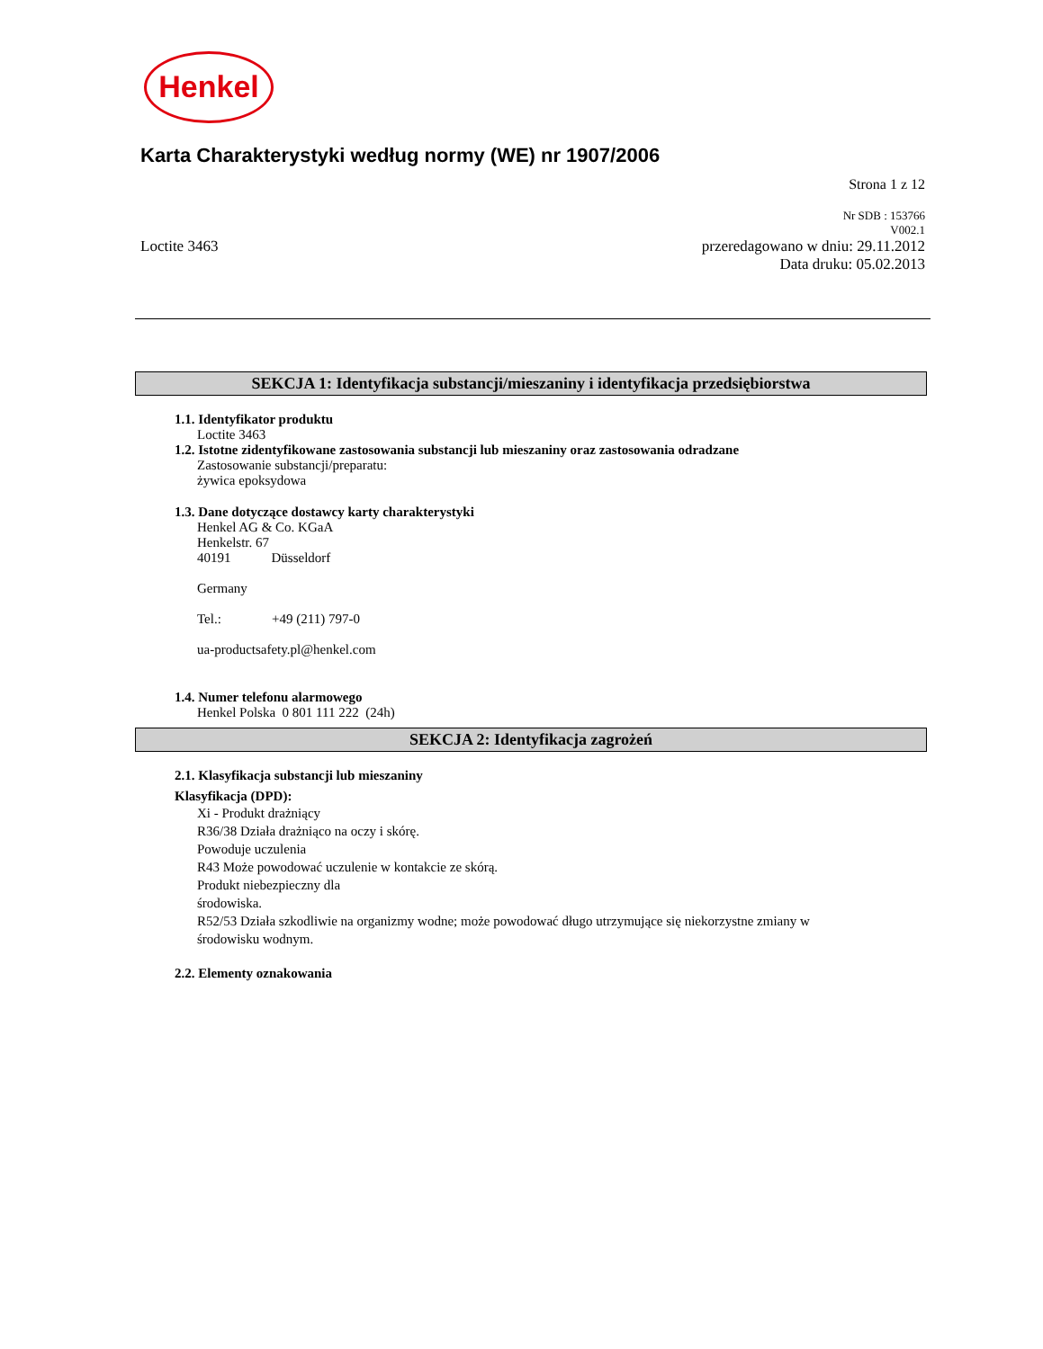Henkel
Karta Charakterystyki według normy (WE) nr 1907/2006
Strona 1 z 12
Nr SDB : 153766
V002.1
Loctite 3463 przeredagowano w dniu: 29.11.2012
Data druku: 05.02.2013
SEKCJA 1: Identyfikacja substancji/mieszaniny i identyfikacja przedsiębiorstwa
1.1. Identyfikator produktu
Loctite 3463
1.2. Istotne zidentyfikowane zastosowania substancji lub mieszaniny oraz zastosowania odradzane
Zastosowanie substancji/preparatu:
żywica epoksydowa
1.3. Dane dotyczące dostawcy karty charakterystyki
Henkel AG & Co. KGaA
Henkelstr. 67
40191 Düsseldorf
Germany
Tel.: +49 (211) 797-0
ua-productsafety.pl@henkel.com
1.4. Numer telefonu alarmowego
Henkel Polska 0 801 111 222 (24h)
SEKCJA 2: Identyfikacja zagrożeń
2.1. Klasyfikacja substancji lub mieszaniny
Klasyfikacja (DPD):
Xi - Produkt drażniący
R36/38 Działa drażniąco na oczy i skórę.
Powoduje uczulenia
R43 Może powodować uczulenie w kontakcie ze skórą.
Produkt niebezpieczny dla
środowiska.
R52/53 Działa szkodliwie na organizmy wodne; może powodować długo utrzymujące się niekorzystne zmiany w
środowisku wodnym.
2.2. Elementy oznakowania